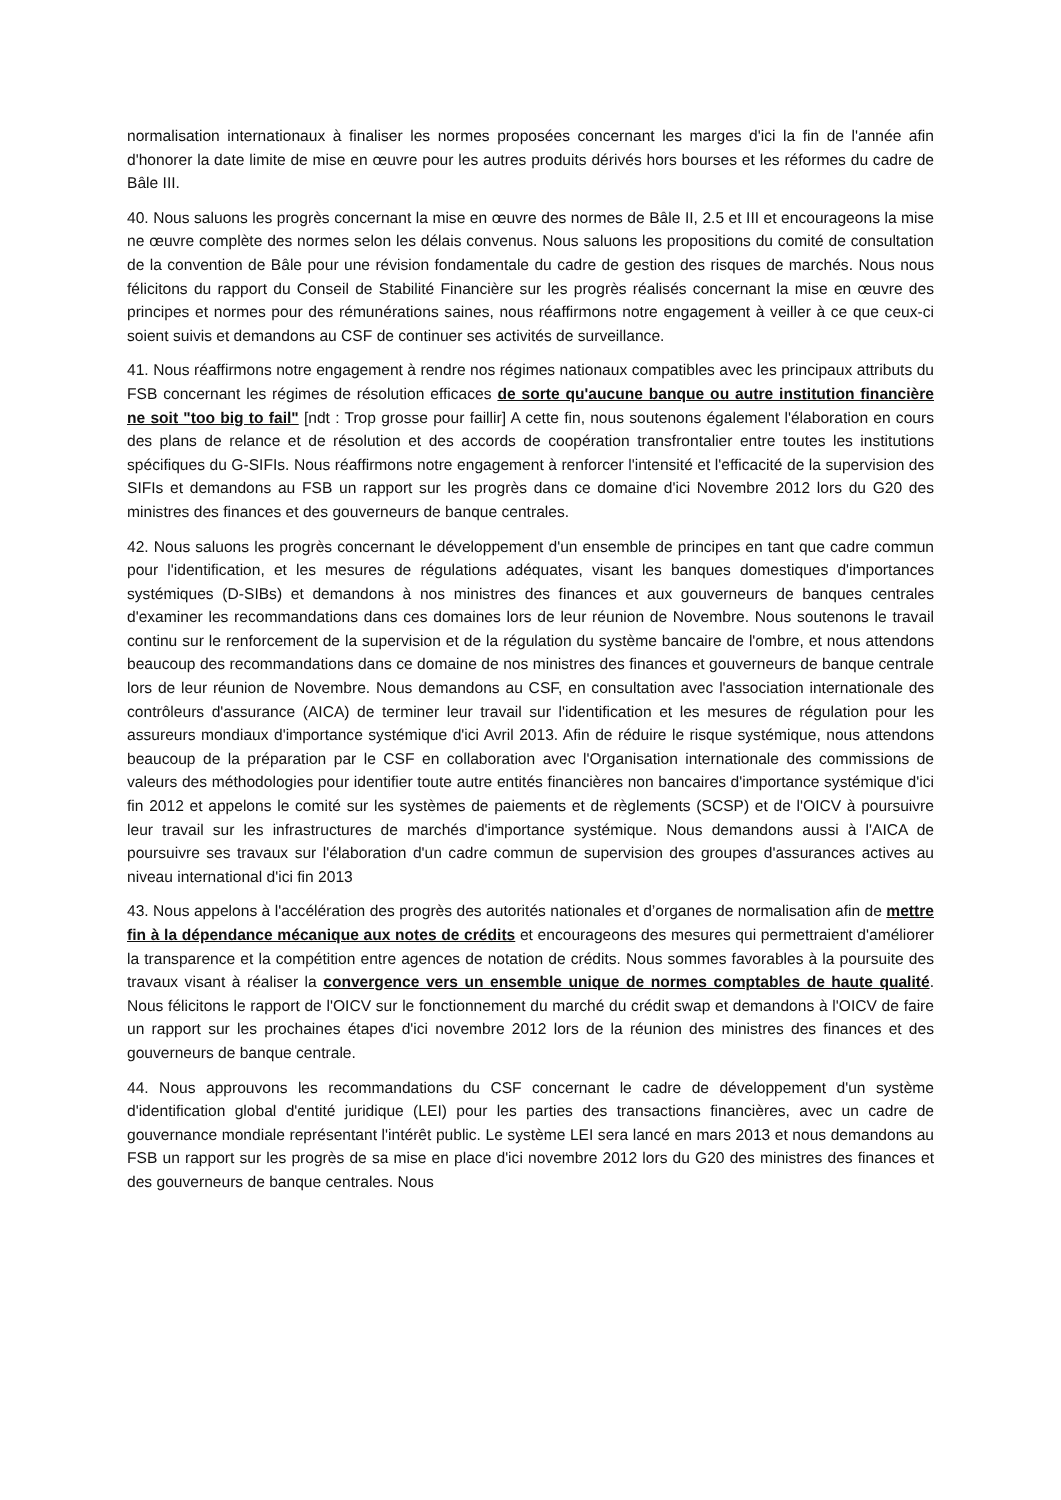normalisation internationaux à finaliser les normes proposées concernant les marges d'ici la fin de l'année afin d'honorer la date limite de mise en œuvre pour les autres produits dérivés hors bourses et les réformes du cadre de Bâle III.
40. Nous saluons les progrès concernant la mise en œuvre des normes de Bâle II, 2.5 et III et encourageons la mise ne œuvre complète des normes selon les délais convenus. Nous saluons les propositions du comité de consultation de la convention de Bâle pour une révision fondamentale du cadre de gestion des risques de marchés. Nous nous félicitons du rapport du Conseil de Stabilité Financière sur les progrès réalisés concernant la mise en œuvre des principes et normes pour des rémunérations saines, nous réaffirmons notre engagement à veiller à ce que ceux-ci soient suivis et demandons au CSF de continuer ses activités de surveillance.
41. Nous réaffirmons notre engagement à rendre nos régimes nationaux compatibles avec les principaux attributs du FSB concernant les régimes de résolution efficaces de sorte qu'aucune banque ou autre institution financière ne soit "too big to fail" [ndt : Trop grosse pour faillir] A cette fin, nous soutenons également l'élaboration en cours des plans de relance et de résolution et des accords de coopération transfrontalier entre toutes les institutions spécifiques du G-SIFIs. Nous réaffirmons notre engagement à renforcer l'intensité et l'efficacité de la supervision des SIFIs et demandons au FSB un rapport sur les progrès dans ce domaine d'ici Novembre 2012 lors du G20 des ministres des finances et des gouverneurs de banque centrales.
42. Nous saluons les progrès concernant le développement d'un ensemble de principes en tant que cadre commun pour l'identification, et les mesures de régulations adéquates, visant les banques domestiques d'importances systémiques (D-SIBs) et demandons à nos ministres des finances et aux gouverneurs de banques centrales d'examiner les recommandations dans ces domaines lors de leur réunion de Novembre. Nous soutenons le travail continu sur le renforcement de la supervision et de la régulation du système bancaire de l'ombre, et nous attendons beaucoup des recommandations dans ce domaine de nos ministres des finances et gouverneurs de banque centrale lors de leur réunion de Novembre. Nous demandons au CSF, en consultation avec l'association internationale des contrôleurs d'assurance (AICA) de terminer leur travail sur l'identification et les mesures de régulation pour les assureurs mondiaux d'importance systémique d'ici Avril 2013. Afin de réduire le risque systémique, nous attendons beaucoup de la préparation par le CSF en collaboration avec l'Organisation internationale des commissions de valeurs des méthodologies pour identifier toute autre entités financières non bancaires d'importance systémique d'ici fin 2012 et appelons le comité sur les systèmes de paiements et de règlements (SCSP) et de l'OICV à poursuivre leur travail sur les infrastructures de marchés d'importance systémique. Nous demandons aussi à l'AICA de poursuivre ses travaux sur l'élaboration d'un cadre commun de supervision des groupes d'assurances actives au niveau international d'ici fin 2013
43. Nous appelons à l'accélération des progrès des autorités nationales et d’organes de normalisation afin de mettre fin à la dépendance mécanique aux notes de crédits et encourageons des mesures qui permettraient d'améliorer la transparence et la compétition entre agences de notation de crédits. Nous sommes favorables à la poursuite des travaux visant à réaliser la convergence vers un ensemble unique de normes comptables de haute qualité. Nous félicitons le rapport de l'OICV sur le fonctionnement du marché du crédit swap et demandons à l'OICV de faire un rapport sur les prochaines étapes d'ici novembre 2012 lors de la réunion des ministres des finances et des gouverneurs de banque centrale.
44. Nous approuvons les recommandations du CSF concernant le cadre de développement d'un système d'identification global d'entité juridique (LEI) pour les parties des transactions financières, avec un cadre de gouvernance mondiale représentant l'intérêt public. Le système LEI sera lancé en mars 2013 et nous demandons au FSB un rapport sur les progrès de sa mise en place d'ici novembre 2012 lors du G20 des ministres des finances et des gouverneurs de banque centrales. Nous